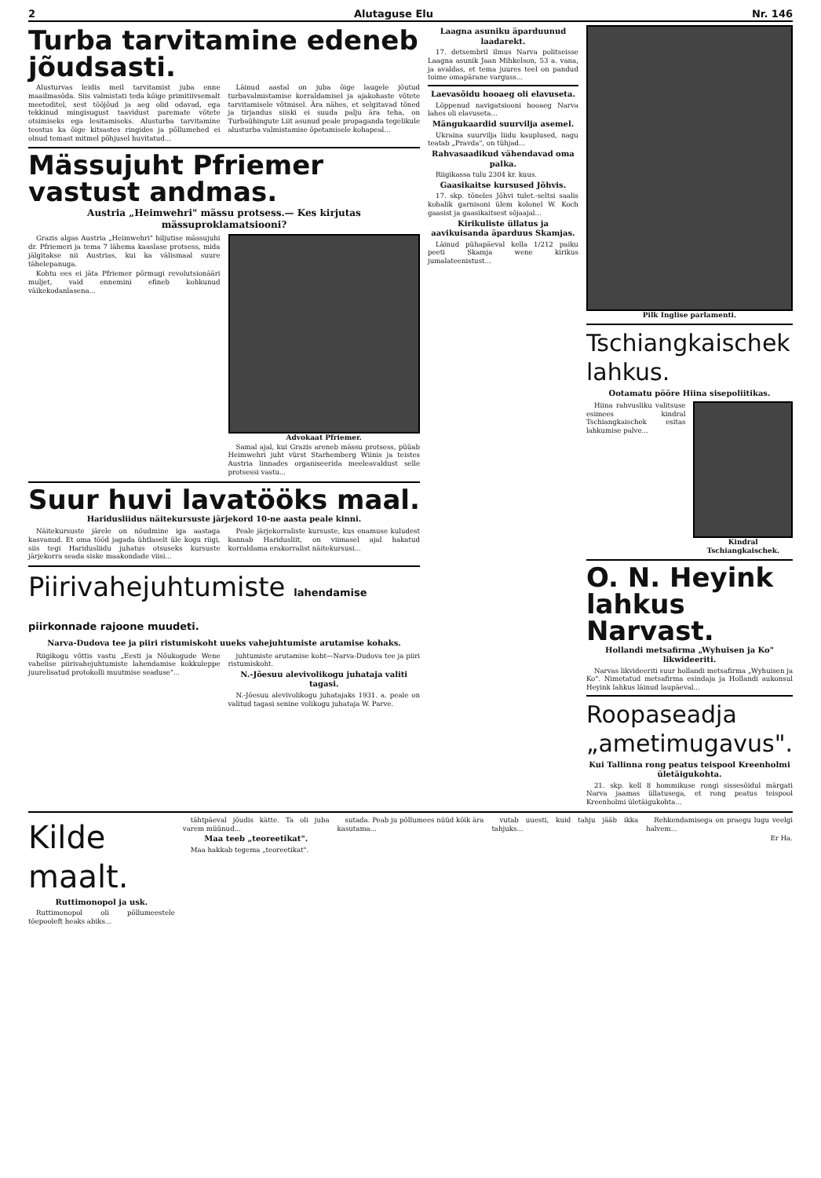2 Alutaguse Elu Nr. 146
Turba tarvitamine edeneb jõudsasti.
Alusturvas leidis meil tarvitamist juba enne maailmasõda. Siis valmistati teda kõige primitiivsemalt meetoditel, sest tööjõud ja aeg olid odavad, ega tekkinud mingisugust taavidust paremate võtete otsimiseks ega lesitamiseks. Alusturba tarvitamine teostus ka õige kitsastes ringides ja põllumehed ei olnud temast mitmel põhjusel huvitatud...
Läinud aastal on juba õige laugele jõutud turbavalmistamise korraldamisel ja ajakohaste võtete tarvitamisele võtmisel. Ära nähes, et selgitavad tõned ja tirjandus siiski ei suuda palju ära teha, on Turbaühingute Liit asunud peale propaganda tegelikule alusturba valmistamise õpetamisele kohapeal...
Mässujuht Pfriemer vastust andmas.
Austria „Heimwehri" mässu protsess.— Kes kirjutas mässuproklamatsiooni?
Grazis algas Austria „Heimwehri" hiljutise mässujuhi dr. Pfriemeri ja tema 7 lähema kaaslase protsess, mida jälgitakse nii Austrias, kui ka välismaal suure tähelepanuga.
Kohtu ees ei jäta Pfriemer põrmugi revolutsionääri muljet, vaid ennemini efineb kohkunud väikekodanlasena...
Advokaat Pfriemer.
Samal ajal, kui Grazis areneb mässu protsess, püüab Heimwehri juht vürst Starhemberg Wiinis ja teistes Austria linnades organiseerida meeleavaldust selle protsessi vastu...
Suur huvi lavatööks maal.
Haridusliidus näitekursuste järjekord 10-ne aasta peale kinni.
Näitekursuste järele on nõudmine iga aastaga kasvanud. Et oma tööd jagada ühtlaselt üle kogu riigi, siis tegi Haridusliidu juhatus otsuseks kursuste järjekorra seada siske maakondade viisi...
Peale järjekorraliste kursuste, kus enamuse kuludest kannab Haridusliit, on viimasel ajal hakatud korraldama erakorralist näitekursusi...
Piirivahejuhtumiste lahendamise piirkonnade rajoone muudeti.
Narva-Dudova tee ja piiri ristumiskoht uueks vahejuhtumiste arutamise kohaks.
Riigikogu võttis vastu „Eesti ja Nõukogude Wene vahelise piirivahejuhtumiste lahendamise kokkuleppe juurelisatud protokolli muutmise seaduse"...
juhtumiste arutamise koht—Narva-Dudova tee ja piiri ristumiskoht.
N.-Jõesuu alevivolikogu juhataja valiti tagasi.
N.-Jõesuu alevivolikogu juhatajaks 1931. a. peale on valitud tagasi senine volikogu juhataja W. Parve.
Laagna asuniku äparduunud laadarekt.
17. detsembril ilmus Narva politseisse Laagna asunik Jaan Mihkelson, 53 a. vana, ja avaldas, et tema juures teel on pandud toime omapärane varguss...
Laevasõidu hooaeg oli elavuseta.
Lõppenud navigatsiooni hooaeg Narva lahes oli elavuseta...
Mängukaardid suurvilja asemel.
Ukraina suurvilja liidu kauplused, nagu teatab „Pravda", on tühjad...
Rahvasaadikud vähendavad oma palka.
Riigikassa tulu 2304 kr. kuus.
Gaasikaitse kursused Jõhvis.
17. skp. tõneles Jõhvi tulet.-seltsi saalis kohalik garnisoni ülem kolonel W. Koch gaasist ja gaasikaitsest sõjaajal...
Kirikuliste üllatus ja aavikuisanda äparduus Skamjas.
Läinud pühapäeval kella 1/212 paiku peeti Skamja wene kirikus jumalateenistust...
Pilk Inglise parlamenti.
Tschiangkaischek lahkus.
Ootamatu pööre Hiina sisepoliitikas.
Hiina rahvusliku valitsuse esimees kindral Tschiangkaischek esitas lahkumise palve...
Kindral Tschiangkaischek.
O. N. Heyink lahkus Narvast.
Hollandi metsafirma „Wyhuisen ja Ko" likwideeriti.
Narvas likvideeriti suur hollandi metsafirma „Wyhuisen ja Ko". Nimetatud metsafirma esindaja ja Hollandi aukonsul Heyink lahkus läinud laupäeval...
Roopaseadja „ametimugavus".
Kui Tallinna rong peatus teispool Kreenholmi ületäigukohta.
21. skp. kell 8 hommikuse rongi sissesõidul märgati Narva jaamas üllatusega, et rong peatus teispool Kreenholmi ületäigukohta...
Kilde maalt.
Ruttimonopol ja usk.
Ruttimonopol oli põllumeestele töepooleft heaks abiks...
tähtpäeval jõudis kätte. Ta oli juba varem müünud...
Maa teeb „teoreetikat".
Maa hakkab tegema „teoreetikat".
sutada. Peab ju põllumees nüüd kõik ära kasutama...
vutab uuesti, kuid tahju jääb ikka tahjuks...
Rehkendamisega on praegu lugu veelgi halvem...
Er Ha.